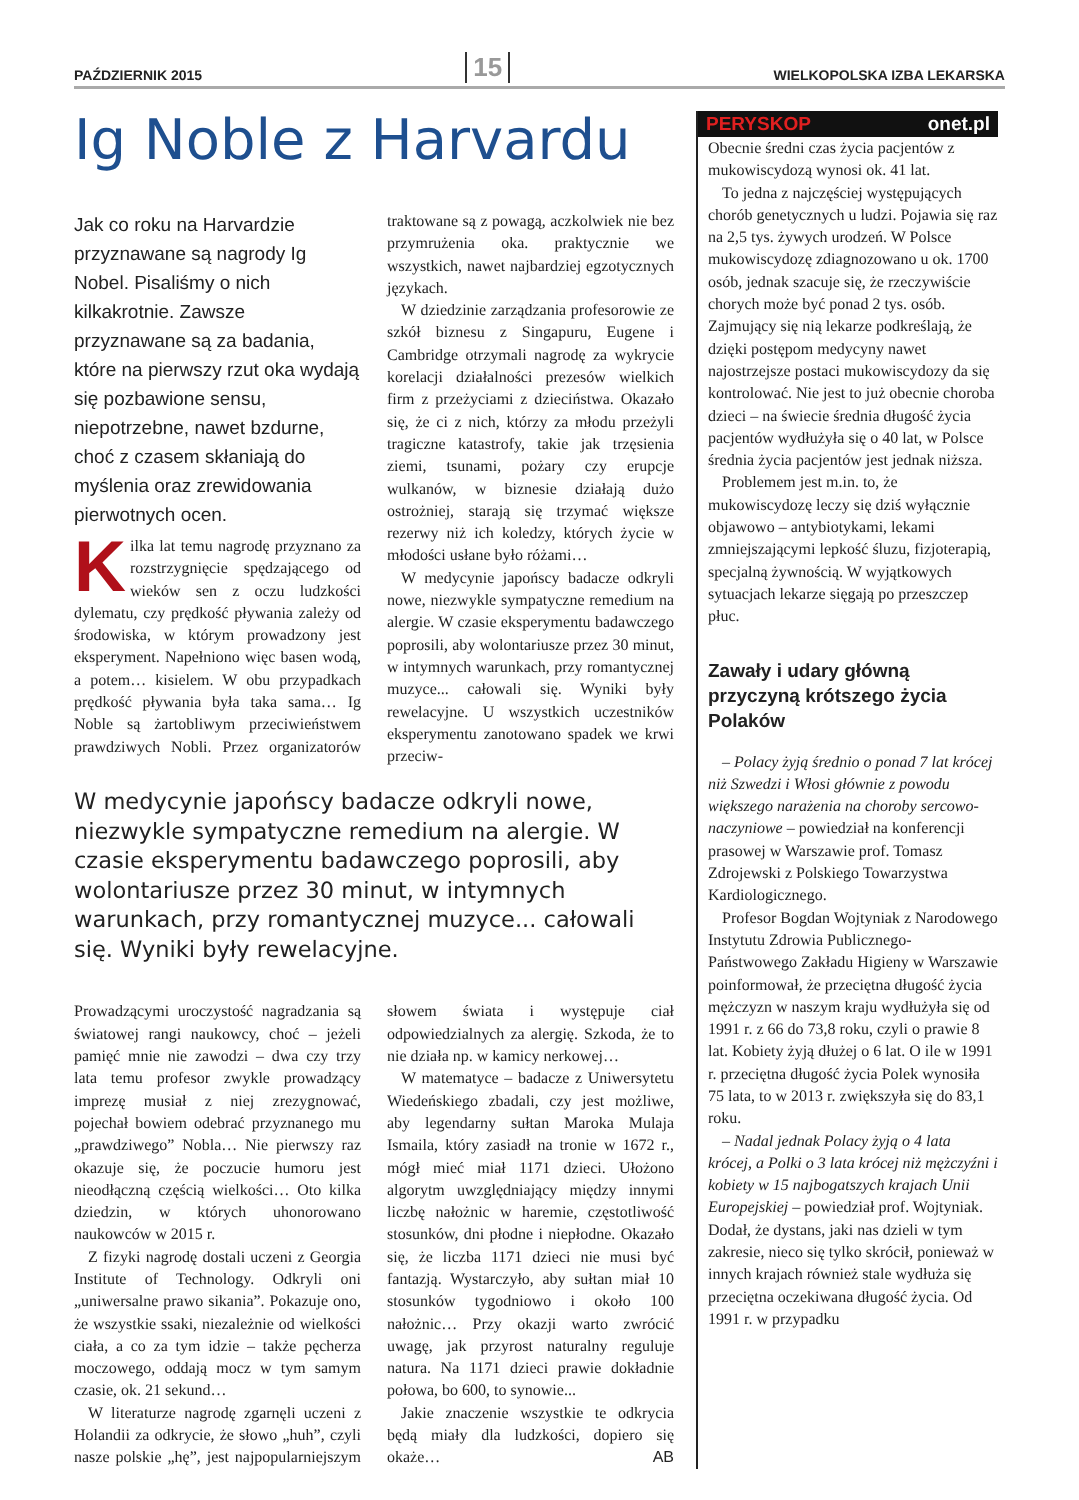PAŹDZIERNIK 2015 15 WIELKOPOLSKA IZBA LEKARSKA
Ig Noble z Harvardu
Jak co roku na Harvardzie przyznawane są nagrody Ig Nobel. Pisaliśmy o nich kilkakrotnie. Zawsze przyznawane są za badania, które na pierwszy rzut oka wydają się pozbawione sensu, niepotrzebne, nawet bzdurne, choć z czasem skłaniają do myślenia oraz zrewidowania pierwotnych ocen.
Kilka lat temu nagrodę przyznano za rozstrzygnięcie spędzającego od wieków sen z oczu ludzkości dylematu, czy prędkość pływania zależy od środowiska, w którym prowadzony jest eksperyment. Napełniono więc basen wodą, a potem… kisielem. W obu przypadkach prędkość pływania była taka sama… Ig Noble są żartobliwym przeciwieństwem prawdziwych Nobli. Przez organizatorów traktowane są z powagą, aczkolwiek nie bez przymrużenia oka. praktycznie we wszystkich, nawet najbardziej egzotycznych językach.
W dziedzinie zarządzania profesorowie ze szkół biznesu z Singapuru, Eugene i Cambridge otrzymali nagrodę za wykrycie korelacji działalności prezesów wielkich firm z przeżyciami z dzieciństwa. Okazało się, że ci z nich, którzy za młodu przeżyli tragiczne katastrofy, takie jak trzęsienia ziemi, tsunami, pożary czy erupcje wulkanów, w biznesie działają dużo ostrożniej, starają się trzymać większe rezerwy niż ich koledzy, których życie w młodości usłane było różami…
W medycynie japońscy badacze odkryli nowe, niezwykle sympatyczne remedium na alergie. W czasie eksperymentu badawczego poprosili, aby wolontariusze przez 30 minut, w intymnych warunkach, przy romantycznej muzyce... całowali się. Wyniki były rewelacyjne. U wszystkich uczestników eksperymentu zanotowano spadek we krwi przeciw-
W medycynie japońscy badacze odkryli nowe, niezwykle sympatyczne remedium na alergie. W czasie eksperymentu badawczego poprosili, aby wolontariusze przez 30 minut, w intymnych warunkach, przy romantycznej muzyce... całowali się. Wyniki były rewelacyjne.
Prowadzącymi uroczystość nagradzania są światowej rangi naukowcy, choć – jeżeli pamięć mnie nie zawodzi – dwa czy trzy lata temu profesor zwykle prowadzący imprezę musiał z niej zrezygnować, pojechał bowiem odebrać przyznanego mu „prawdziwego” Nobla… Nie pierwszy raz okazuje się, że poczucie humoru jest nieodłączną częścią wielkości… Oto kilka dziedzin, w których uhonorowano naukowców w 2015 r.
Z fizyki nagrodę dostali uczeni z Georgia Institute of Technology. Odkryli oni „uniwersalne prawo sikania”. Pokazuje ono, że wszystkie ssaki, niezależnie od wielkości ciała, a co za tym idzie – także pęcherza moczowego, oddają mocz w tym samym czasie, ok. 21 sekund…
W literaturze nagrodę zgarnęli uczeni z Holandii za odkrycie, że słowo „huh”, czyli nasze polskie „hę”, jest najpopularniejszym słowem świata i występuje ciał odpowiedzialnych za alergię. Szkoda, że to nie działa np. w kamicy nerkowej…
W matematyce – badacze z Uniwersytetu Wiedeńskiego zbadali, czy jest możliwe, aby legendarny sułtan Maroka Mulaja Ismaila, który zasiadł na tronie w 1672 r., mógł mieć miał 1171 dzieci. Ułożono algorytm uwzględniający między innymi liczbę nałożnic w haremie, częstotliwość stosunków, dni płodne i niepłodne. Okazało się, że liczba 1171 dzieci nie musi być fantazją. Wystarczyło, aby sułtan miał 10 stosunków tygodniowo i około 100 nałożnic… Przy okazji warto zwrócić uwagę, jak przyrost naturalny reguluje natura. Na 1171 dzieci prawie dokładnie połowa, bo 600, to synowie...
Jakie znaczenie wszystkie te odkrycia będą miały dla ludzkości, dopiero się okaże… AB
PERYSKOP onet.pl
Obecnie średni czas życia pacjentów z mukowiscydozą wynosi ok. 41 lat.
To jedna z najczęściej występujących chorób genetycznych u ludzi. Pojawia się raz na 2,5 tys. żywych urodzeń. W Polsce mukowiscydozę zdiagnozowano u ok. 1700 osób, jednak szacuje się, że rzeczywiście chorych może być ponad 2 tys. osób. Zajmujący się nią lekarze podkreślają, że dzięki postępom medycyny nawet najostrzejsze postaci mukowiscydozy da się kontrolować. Nie jest to już obecnie choroba dzieci – na świecie średnia długość życia pacjentów wydłużyła się o 40 lat, w Polsce średnia życia pacjentów jest jednak niższa.
Problemem jest m.in. to, że mukowiscydozę leczy się dziś wyłącznie objawowo – antybiotykami, lekami zmniejszającymi lepkość śluzu, fizjoterapią, specjalną żywnością. W wyjątkowych sytuacjach lekarze sięgają po przeszczep płuc.
Zawały i udary główną przyczyną krótszego życia Polaków
– Polacy żyją średnio o ponad 7 lat krócej niż Szwedzi i Włosi głównie z powodu większego narażenia na choroby sercowo-naczyniowe – powiedział na konferencji prasowej w Warszawie prof. Tomasz Zdrojewski z Polskiego Towarzystwa Kardiologicznego.
Profesor Bogdan Wojtyniak z Narodowego Instytutu Zdrowia Publicznego-Państwowego Zakładu Higieny w Warszawie poinformował, że przeciętna długość życia mężczyzn w naszym kraju wydłużyła się od 1991 r. z 66 do 73,8 roku, czyli o prawie 8 lat. Kobiety żyją dłużej o 6 lat. O ile w 1991 r. przeciętna długość życia Polek wynosiła 75 lata, to w 2013 r. zwiększyła się do 83,1 roku.
– Nadal jednak Polacy żyją o 4 lata krócej, a Polki o 3 lata krócej niż mężczyźni i kobiety w 15 najbogatszych krajach Unii Europejskiej – powiedział prof. Wojtyniak. Dodał, że dystans, jaki nas dzieli w tym zakresie, nieco się tylko skrócił, ponieważ w innych krajach również stale wydłuża się przeciętna oczekiwana długość życia. Od 1991 r. w przypadku